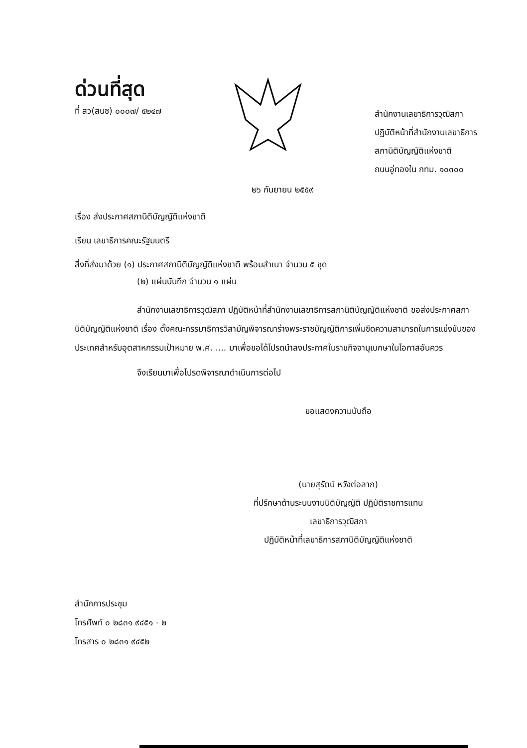ด่วนที่สุด
ที่ สว(สนช) ๐๐๐๗/ ๕๒๔๗
สำนักงานเลขาธิการวุฒิสภา
ปฏิบัติหน้าที่สำนักงานเลขาธิการ
สภานิติบัญญัติแห่งชาติ
ถนนอู่ทองใน กทม. ๑๐๓๐๐
๒๖ กันยายน ๒๕๕๙
เรื่อง ส่งประกาศสภานิติบัญญัติแห่งชาติ
เรียน เลขาธิการคณะรัฐมนตรี
สิ่งที่ส่งมาด้วย (๑) ประกาศสภานิติบัญญัติแห่งชาติ พร้อมสำเนา จำนวน ๕ ชุด
(๒) แผ่นบันทึก จำนวน ๑ แผ่น
สำนักงานเลขาธิการวุฒิสภา ปฏิบัติหน้าที่สำนักงานเลขาธิการสภานิติบัญญัติแห่งชาติ ขอส่งประกาศสภานิติบัญญัติแห่งชาติ เรื่อง ตั้งคณะกรรมาธิการวิสามัญพิจารณาร่างพระราชบัญญัติการเพิ่มขีดความสามารถในการแข่งขันของประเทศสำหรับอุตสาหกรรมเป้าหมาย พ.ศ. .... มาเพื่อขอได้โปรดนำลงประกาศในราชกิจจานุเบกษาในโอกาสอันควร
จึงเรียนมาเพื่อโปรดพิจารณาดำเนินการต่อไป
ขอแสดงความนับถือ
(นายสุรัตน์ หวังต่อลาภ)
ที่ปรึกษาด้านระบบงานนิติบัญญัติ ปฏิบัติราชการแทน
เลขาธิการวุฒิสภา
ปฏิบัติหน้าที่เลขาธิการสภานิติบัญญัติแห่งชาติ
สำนักการประชุม
โทรศัพท์ ๐ ๒๘๓๑ ๙๔๕๑ - ๒
โทรสาร ๐ ๒๘๓๑ ๙๔๕๒